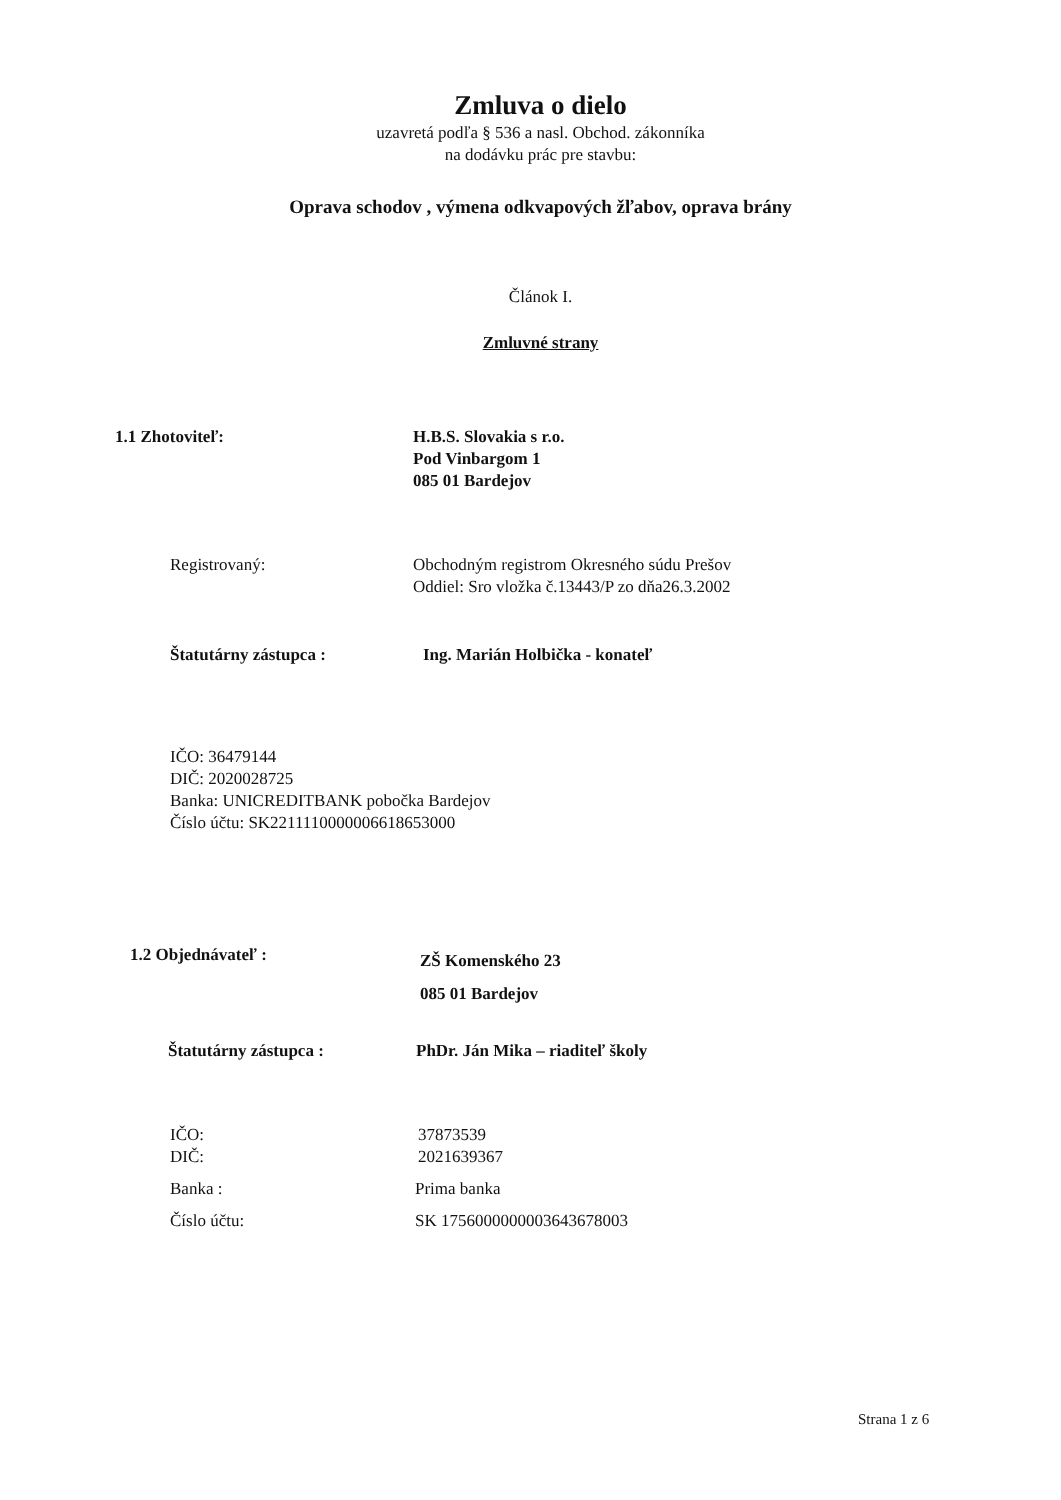Zmluva o dielo
uzavretá podľa § 536 a nasl. Obchod. zákonníka
na dodávku prác pre stavbu:
Oprava schodov , výmena odkvapových žľabov, oprava brány
Článok I.
Zmluvné strany
1.1 Zhotoviteľ: H.B.S. Slovakia s r.o.
Pod Vinbargom 1
085 01 Bardejov
Registrovaný: Obchodným registrom Okresného súdu Prešov
Oddiel: Sro vložka č.13443/P zo dňa26.3.2002
Štatutárny zástupca : Ing. Marián Holbička - konateľ
IČO: 36479144
DIČ: 2020028725
Banka: UNICREDITBANK pobočka Bardejov
Číslo účtu: SK2211110000006618653000
1.2 Objednávateľ :
ZŠ Komenského 23
085 01 Bardejov
Štatutárny zástupca : PhDr. Ján Mika – riaditeľ školy
IČO:
DIČ:
37873539
2021639367
Banka : Prima banka
Číslo účtu: SK 1756000000003643678003
Strana 1 z 6